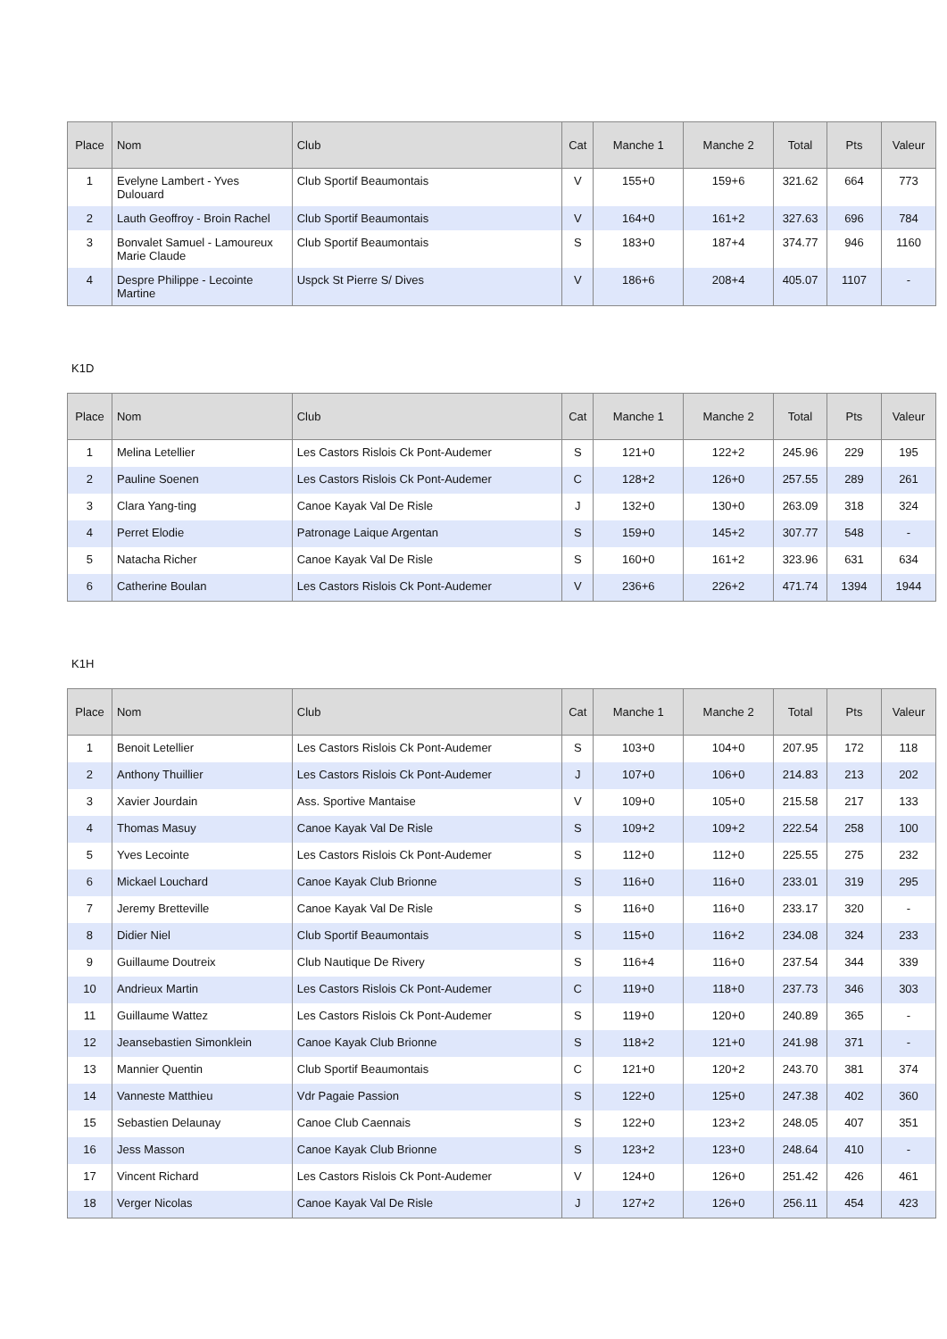| Place | Nom | Club | Cat | Manche 1 | Manche 2 | Total | Pts | Valeur |
| --- | --- | --- | --- | --- | --- | --- | --- | --- |
| 1 | Evelyne Lambert - Yves Dulouard | Club Sportif Beaumontais | V | 155+0 | 159+6 | 321.62 | 664 | 773 |
| 2 | Lauth Geoffroy - Broin Rachel | Club Sportif Beaumontais | V | 164+0 | 161+2 | 327.63 | 696 | 784 |
| 3 | Bonvalet Samuel - Lamoureux Marie Claude | Club Sportif Beaumontais | S | 183+0 | 187+4 | 374.77 | 946 | 1160 |
| 4 | Despre Philippe - Lecointe Martine | Uspck St Pierre S/ Dives | V | 186+6 | 208+4 | 405.07 | 1107 | - |
K1D
| Place | Nom | Club | Cat | Manche 1 | Manche 2 | Total | Pts | Valeur |
| --- | --- | --- | --- | --- | --- | --- | --- | --- |
| 1 | Melina Letellier | Les Castors Rislois Ck Pont-Audemer | S | 121+0 | 122+2 | 245.96 | 229 | 195 |
| 2 | Pauline Soenen | Les Castors Rislois Ck Pont-Audemer | C | 128+2 | 126+0 | 257.55 | 289 | 261 |
| 3 | Clara Yang-ting | Canoe Kayak Val De Risle | J | 132+0 | 130+0 | 263.09 | 318 | 324 |
| 4 | Perret Elodie | Patronage Laique Argentan | S | 159+0 | 145+2 | 307.77 | 548 | - |
| 5 | Natacha Richer | Canoe Kayak Val De Risle | S | 160+0 | 161+2 | 323.96 | 631 | 634 |
| 6 | Catherine Boulan | Les Castors Rislois Ck Pont-Audemer | V | 236+6 | 226+2 | 471.74 | 1394 | 1944 |
K1H
| Place | Nom | Club | Cat | Manche 1 | Manche 2 | Total | Pts | Valeur |
| --- | --- | --- | --- | --- | --- | --- | --- | --- |
| 1 | Benoit Letellier | Les Castors Rislois Ck Pont-Audemer | S | 103+0 | 104+0 | 207.95 | 172 | 118 |
| 2 | Anthony Thuillier | Les Castors Rislois Ck Pont-Audemer | J | 107+0 | 106+0 | 214.83 | 213 | 202 |
| 3 | Xavier Jourdain | Ass. Sportive Mantaise | V | 109+0 | 105+0 | 215.58 | 217 | 133 |
| 4 | Thomas Masuy | Canoe Kayak Val De Risle | S | 109+2 | 109+2 | 222.54 | 258 | 100 |
| 5 | Yves Lecointe | Les Castors Rislois Ck Pont-Audemer | S | 112+0 | 112+0 | 225.55 | 275 | 232 |
| 6 | Mickael Louchard | Canoe Kayak Club Brionne | S | 116+0 | 116+0 | 233.01 | 319 | 295 |
| 7 | Jeremy Bretteville | Canoe Kayak Val De Risle | S | 116+0 | 116+0 | 233.17 | 320 | - |
| 8 | Didier Niel | Club Sportif Beaumontais | S | 115+0 | 116+2 | 234.08 | 324 | 233 |
| 9 | Guillaume Doutreix | Club Nautique De Rivery | S | 116+4 | 116+0 | 237.54 | 344 | 339 |
| 10 | Andrieux Martin | Les Castors Rislois Ck Pont-Audemer | C | 119+0 | 118+0 | 237.73 | 346 | 303 |
| 11 | Guillaume Wattez | Les Castors Rislois Ck Pont-Audemer | S | 119+0 | 120+0 | 240.89 | 365 | - |
| 12 | Jeansebastien Simonklein | Canoe Kayak Club Brionne | S | 118+2 | 121+0 | 241.98 | 371 | - |
| 13 | Mannier Quentin | Club Sportif Beaumontais | C | 121+0 | 120+2 | 243.70 | 381 | 374 |
| 14 | Vanneste Matthieu | Vdr Pagaie Passion | S | 122+0 | 125+0 | 247.38 | 402 | 360 |
| 15 | Sebastien Delaunay | Canoe Club Caennais | S | 122+0 | 123+2 | 248.05 | 407 | 351 |
| 16 | Jess Masson | Canoe Kayak Club Brionne | S | 123+2 | 123+0 | 248.64 | 410 | - |
| 17 | Vincent Richard | Les Castors Rislois Ck Pont-Audemer | V | 124+0 | 126+0 | 251.42 | 426 | 461 |
| 18 | Verger Nicolas | Canoe Kayak Val De Risle | J | 127+2 | 126+0 | 256.11 | 454 | 423 |